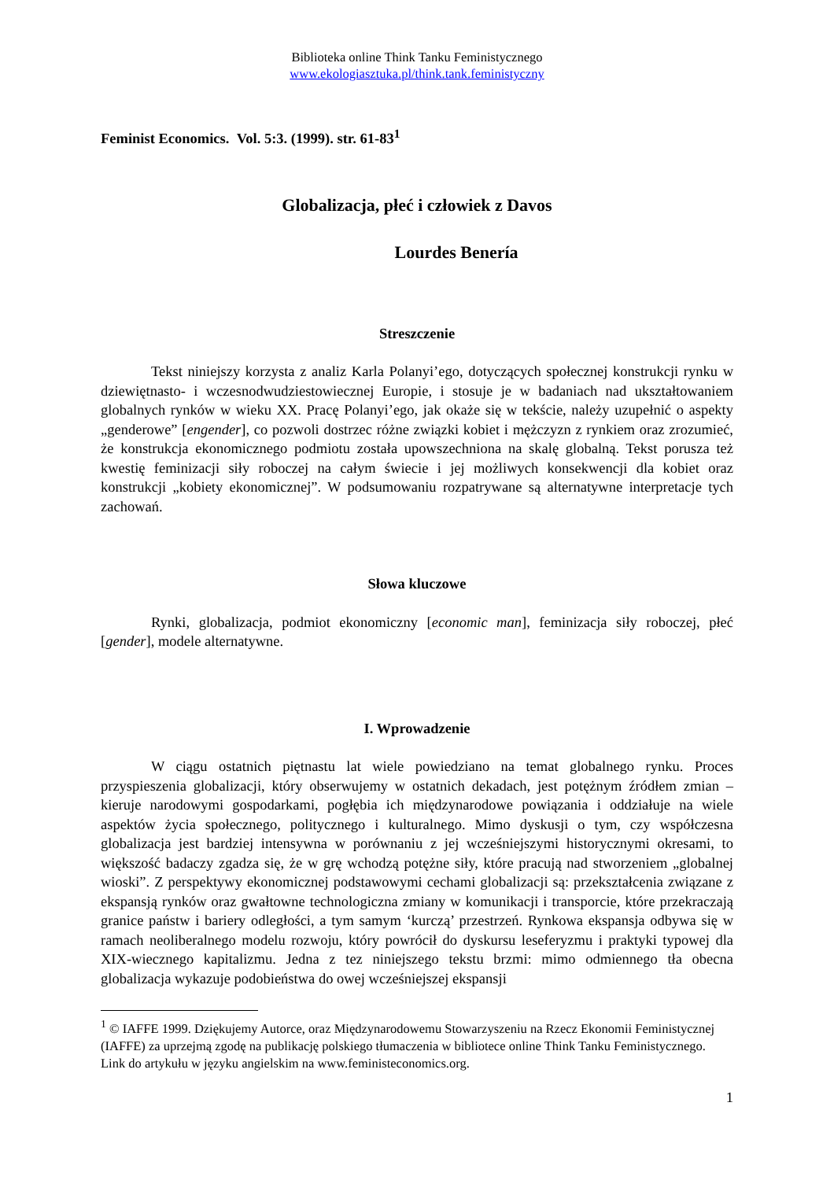Biblioteka online Think Tanku Feministycznego
www.ekologiasztuka.pl/think.tank.feministyczny
Feminist Economics. Vol. 5:3. (1999). str. 61-83<sup>1</sup>
Globalizacja, płeć i człowiek z Davos
Lourdes Benería
Streszczenie
Tekst niniejszy korzysta z analiz Karla Polanyi’ego, dotyczących społecznej konstrukcji rynku w dziewiętnasto- i wczesnodwudziestowiecznej Europie, i stosuje je w badaniach nad ukształtowaniem globalnych rynków w wieku XX. Pracę Polanyi’ego, jak okaże się w tekście, należy uzupełnić o aspekty „genderowe” [engender], co pozwoli dostrzec różne związki kobiet i mężczyzn z rynkiem oraz zrozumieć, że konstrukcja ekonomicznego podmiotu została upowszechniona na skalę globalną. Tekst porusza też kwestię feminizacji siły roboczej na całym świecie i jej możliwych konsekwencji dla kobiet oraz konstrukcji „kobiety ekonomicznej”. W podsumowaniu rozpatrywane są alternatywne interpretacje tych zachowań.
Słowa kluczowe
Rynki, globalizacja, podmiot ekonomiczny [economic man], feminizacja siły roboczej, płeć [gender], modele alternatywne.
I. Wprowadzenie
W ciągu ostatnich piętnastu lat wiele powiedziano na temat globalnego rynku. Proces przyspieszenia globalizacji, który obserwujemy w ostatnich dekadach, jest potężnym źródłem zmian – kieruje narodowymi gospodarkami, pogłębia ich międzynarodowe powiązania i oddziałuje na wiele aspektów życia społecznego, politycznego i kulturalnego. Mimo dyskusji o tym, czy współczesna globalizacja jest bardziej intensywna w porównaniu z jej wcześniejszymi historycznymi okresami, to większość badaczy zgadza się, że w grę wchodzą potężne siły, które pracują nad stworzeniem „globalnej wioski”. Z perspektywy ekonomicznej podstawowymi cechami globalizacji są: przekształcenia związane z ekspansją rynków oraz gwałtowne technologiczna zmiany w komunikacji i transporcie, które przekraczają granice państw i bariery odległości, a tym samym ‘kurczą’ przestrzeń. Rynkowa ekspansja odbywa się w ramach neoliberalnego modelu rozwoju, który powrócił do dyskursu leseferyzmu i praktyki typowej dla XIX-wiecznego kapitalizmu. Jedna z tez niniejszego tekstu brzmi: mimo odmiennego tła obecna globalizacja wykazuje podobieństwa do owej wcześniejszej ekspansji
<sup>1</sup> © IAFFE 1999. Dziękujemy Autorce, oraz Międzynarodowemu Stowarzyszeniu na Rzecz Ekonomii Feministycznej (IAFFE) za uprzejmą zgodę na publikację polskiego tłumaczenia w bibliotece online Think Tanku Feministycznego. Link do artykułu w języku angielskim na www.feministeconomics.org.
1